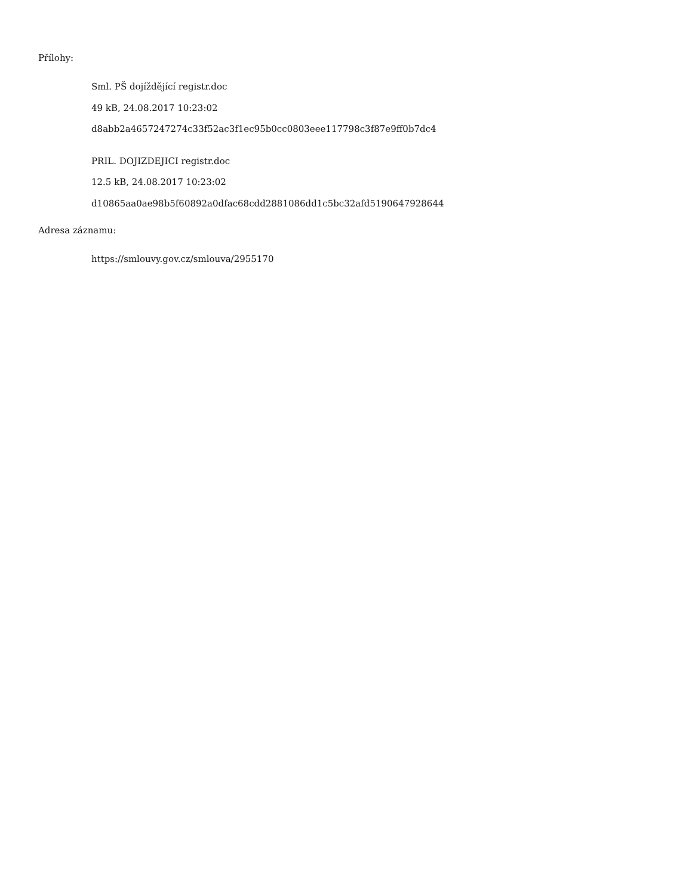Přílohy:
Sml. PŠ dojíždějící registr.doc
49 kB, 24.08.2017 10:23:02
d8abb2a4657247274c33f52ac3f1ec95b0cc0803eee117798c3f87e9ff0b7dc4
PRIL. DOJIZDEJICI registr.doc
12.5 kB, 24.08.2017 10:23:02
d10865aa0ae98b5f60892a0dfac68cdd2881086dd1c5bc32afd5190647928644
Adresa záznamu:
https://smlouvy.gov.cz/smlouva/2955170